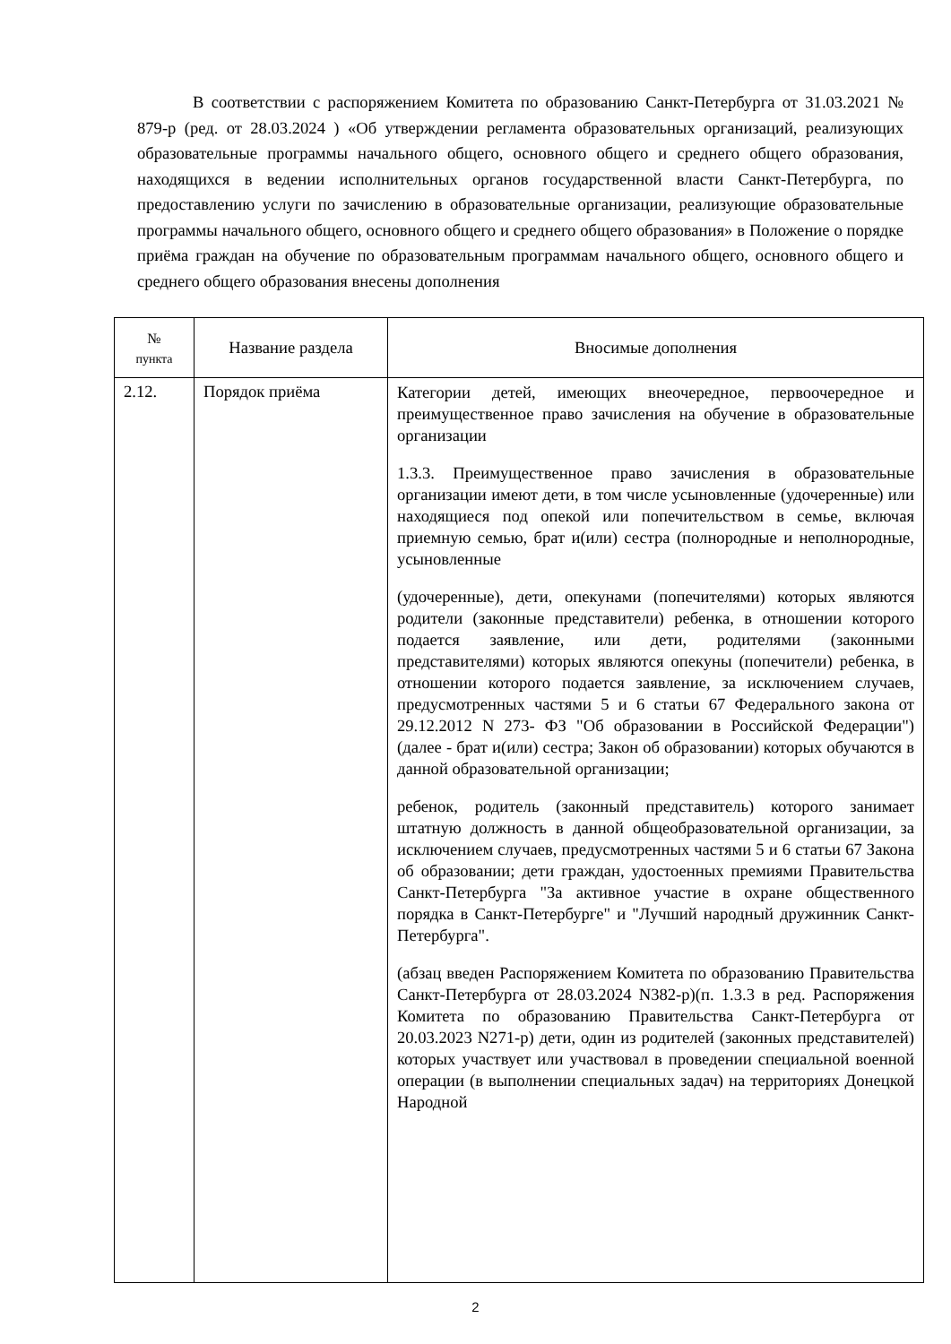В соответствии с распоряжением Комитета по образованию Санкт-Петербурга от 31.03.2021 № 879-р (ред. от 28.03.2024 ) «Об утверждении регламента образовательных организаций, реализующих образовательные программы начального общего, основного общего и среднего общего образования, находящихся в ведении исполнительных органов государственной власти Санкт-Петербурга, по предоставлению услуги по зачислению в образовательные организации, реализующие образовательные программы начального общего, основного общего и среднего общего образования» в Положение о порядке приёма граждан на обучение по образовательным программам начального общего, основного общего и среднего общего образования внесены дополнения
| № пункта | Название раздела | Вносимые дополнения |
| --- | --- | --- |
| 2.12. | Порядок приёма | Категории детей, имеющих внеочередное, первоочередное и преимущественное право зачисления на обучение в образовательные организации 1.3.3. Преимущественное право зачисления в образовательные организации имеют дети, в том числе усыновленные (удочеренные) или находящиеся под опекой или попечительством в семье, включая приемную семью, брат и(или) сестра (полнородные и неполнородные, усыновленные (удочеренные), дети, опекунами (попечителями) которых являются родители (законные представители) ребенка, в отношении которого подается заявление, или дети, родителями (законными представителями) которых являются опекуны (попечители) ребенка, в отношении которого подается заявление, за исключением случаев, предусмотренных частями 5 и 6 статьи 67 Федерального закона от 29.12.2012 N 273- ФЗ "Об образовании в Российской Федерации") (далее - брат и(или) сестра; Закон об образовании) которых обучаются в данной образовательной организации; ребенок, родитель (законный представитель) которого занимает штатную должность в данной общеобразовательной организации, за исключением случаев, предусмотренных частями 5 и 6 статьи 67 Закона об образовании; дети граждан, удостоенных премиями Правительства Санкт-Петербурга "За активное участие в охране общественного порядка в Санкт-Петербурге" и "Лучший народный дружинник Санкт-Петербурга". (абзац введен Распоряжением Комитета по образованию Правительства Санкт-Петербурга от 28.03.2024 N382-р)(п. 1.3.3 в ред. Распоряжения Комитета по образованию Правительства Санкт-Петербурга от 20.03.2023 N271-р) дети, один из родителей (законных представителей) которых участвует или участвовал в проведении специальной военной операции (в выполнении специальных задач) на территориях Донецкой Народной |
2